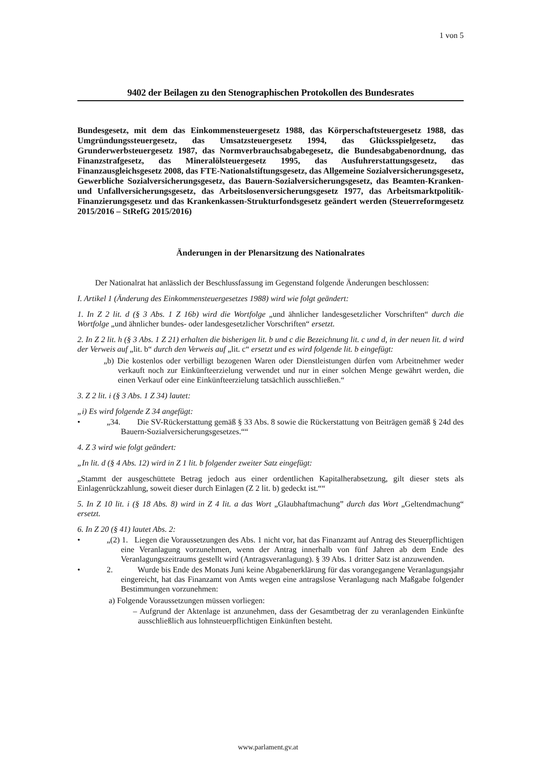1 von 5
9402 der Beilagen zu den Stenographischen Protokollen des Bundesrates
Bundesgesetz, mit dem das Einkommensteuergesetz 1988, das Körperschaftsteuergesetz 1988, das Umgründungssteuergesetz, das Umsatzsteuergesetz 1994, das Glücksspielgesetz, das Grunderwerbsteuergesetz 1987, das Normverbrauchsabgabegesetz, die Bundesabgabenordnung, das Finanzstrafgesetz, das Mineralölsteuergesetz 1995, das Ausfuhrerstattungsgesetz, das Finanzausgleichsgesetz 2008, das FTE-Nationalstiftungsgesetz, das Allgemeine Sozialversicherungsgesetz, Gewerbliche Sozialversicherungsgesetz, das Bauern-Sozialversicherungsgesetz, das Beamten-Kranken- und Unfallversicherungsgesetz, das Arbeitslosenversicherungsgesetz 1977, das Arbeitsmarktpolitik-Finanzierungsgesetz und das Krankenkassen-Strukturfondsgesetz geändert werden (Steuerreformgesetz 2015/2016 – StRefG 2015/2016)
Änderungen in der Plenarsitzung des Nationalrates
Der Nationalrat hat anlässlich der Beschlussfassung im Gegenstand folgende Änderungen beschlossen:
I. Artikel 1 (Änderung des Einkommensteuergesetzes 1988) wird wie folgt geändert:
1. In Z 2 lit. d (§ 3 Abs. 1 Z 16b) wird die Wortfolge „und ähnlicher landesgesetzlicher Vorschriften“ durch die Wortfolge „und ähnlicher bundes- oder landesgesetzlicher Vorschriften“ ersetzt.
2. In Z 2 lit. h (§ 3 Abs. 1 Z 21) erhalten die bisherigen lit. b und c die Bezeichnung lit. c und d, in der neuen lit. d wird der Verweis auf „lit. b“ durch den Verweis auf „lit. c“ ersetzt und es wird folgende lit. b eingefügt:
„b) Die kostenlos oder verbilligt bezogenen Waren oder Dienstleistungen dürfen vom Arbeitnehmer weder verkauft noch zur Einkünfteerzielung verwendet und nur in einer solchen Menge gewährt werden, die einen Verkauf oder eine Einkünfteerzielung tatsächlich ausschließen.“
3. Z 2 lit. i (§ 3 Abs. 1 Z 34) lautet:
„i) Es wird folgende Z 34 angefügt:
• „34. Die SV-Rückerstattung gemäß § 33 Abs. 8 sowie die Rückerstattung von Beiträgen gemäß § 24d des Bauern-Sozialversicherungsgesetzes.““
4. Z 3 wird wie folgt geändert:
„In lit. d (§ 4 Abs. 12) wird in Z 1 lit. b folgender zweiter Satz eingefügt:
„Stammt der ausgeschüttete Betrag jedoch aus einer ordentlichen Kapitalherabsetzung, gilt dieser stets als Einlagenrückzahlung, soweit dieser durch Einlagen (Z 2 lit. b) gedeckt ist.““
5. In Z 10 lit. i (§ 18 Abs. 8) wird in Z 4 lit. a das Wort „Glaubhaftmachung” durch das Wort „Geltendmachung“ ersetzt.
6. In Z 20 (§ 41) lautet Abs. 2:
• „(2) 1. Liegen die Voraussetzungen des Abs. 1 nicht vor, hat das Finanzamt auf Antrag des Steuerpflichtigen eine Veranlagung vorzunehmen, wenn der Antrag innerhalb von fünf Jahren ab dem Ende des Veranlagungszeitraums gestellt wird (Antragsveranlagung). § 39 Abs. 1 dritter Satz ist anzuwenden.
• 2. Wurde bis Ende des Monats Juni keine Abgabenerklärung für das vorangegangene Veranlagungsjahr eingereicht, hat das Finanzamt von Amts wegen eine antragslose Veranlagung nach Maßgabe folgender Bestimmungen vorzunehmen:
a) Folgende Voraussetzungen müssen vorliegen:
– Aufgrund der Aktenlage ist anzunehmen, dass der Gesamtbetrag der zu veranlagenden Einkünfte ausschließlich aus lohnsteuerpflichtigen Einkünften besteht.
www.parlament.gv.at